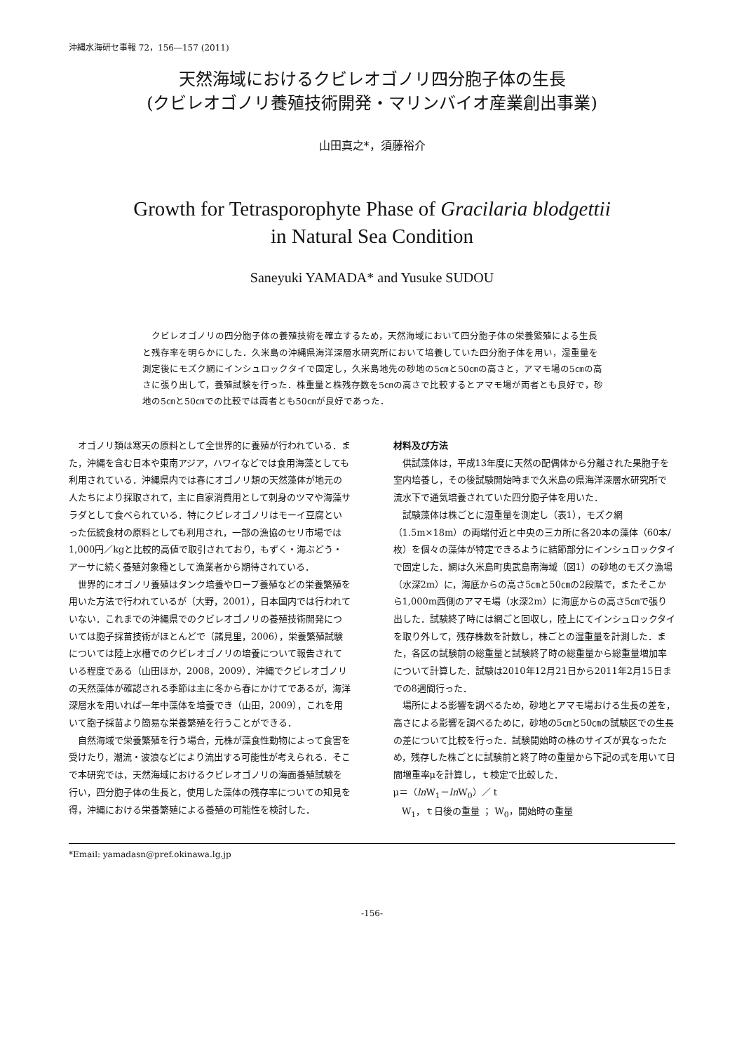沖縄水海研セ事報 72，156―157 (2011)
天然海域におけるクビレオゴノリ四分胞子体の生長
(クビレオゴノリ養殖技術開発・マリンバイオ産業創出事業)
山田真之*，須藤裕介
Growth for Tetrasporophyte Phase of Gracilaria blodgettii
in Natural Sea Condition
Saneyuki YAMADA* and Yusuke SUDOU
クビレオゴノリの四分胞子体の養殖技術を確立するため，天然海域において四分胞子体の栄養繁殖による生長と残存率を明らかにした．久米島の沖縄県海洋深層水研究所において培養していた四分胞子体を用い，湿重量を測定後にモズク網にインシュロックタイで固定し，久米島地先の砂地の5㎝と50㎝の高さと，アマモ場の5㎝の高さに張り出して，養殖試験を行った．株重量と株残存数を5㎝の高さで比較するとアマモ場が両者とも良好で，砂地の5㎝と50㎝での比較では両者とも50㎝が良好であった．
オゴノリ類は寒天の原料として全世界的に養殖が行われている．また，沖縄を含む日本や東南アジア，ハワイなどでは食用海藻としても利用されている．沖縄県内では春にオゴノリ類の天然藻体が地元の人たちにより採取されて，主に自家消費用として刺身のツマや海藻サラダとして食べられている．特にクビレオゴノリはモーイ豆腐といった伝統食材の原料としても利用され，一部の漁協のセリ市場では1,000円／kgと比較的高値で取引されており，もずく・海ぶどう・アーサに続く養殖対象種として漁業者から期待されている．
世界的にオゴノリ養殖はタンク培養やロープ養殖などの栄養繁殖を用いた方法で行われているが（大野，2001），日本国内では行われていない．これまでの沖縄県でのクビレオゴノリの養殖技術開発については胞子採苗技術がほとんどで（諸見里，2006），栄養繁殖試験については陸上水槽でのクビレオゴノリの培養について報告されている程度である（山田ほか，2008，2009）．沖縄でクビレオゴノリの天然藻体が確認される季節は主に冬から春にかけてであるが，海洋深層水を用いれば一年中藻体を培養でき（山田，2009），これを用いて胞子採苗より簡易な栄養繁殖を行うことができる．
自然海域で栄養繁殖を行う場合，元株が藻食性動物によって食害を受けたり，潮流・波浪などにより流出する可能性が考えられる．そこで本研究では，天然海域におけるクビレオゴノリの海面養殖試験を行い，四分胞子体の生長と，使用した藻体の残存率についての知見を得，沖縄における栄養繁殖による養殖の可能性を検討した．
材料及び方法
供試藻体は，平成13年度に天然の配偶体から分離された果胞子を室内培養し，その後試験開始時まで久米島の県海洋深層水研究所で流水下で通気培養されていた四分胞子体を用いた．
試験藻体は株ごとに湿重量を測定し（表1），モズク網（1.5m×18m）の両端付近と中央の三カ所に各20本の藻体（60本/枚）を個々の藻体が特定できるように結節部分にインシュロックタイで固定した．網は久米島町奥武島南海域（図1）の砂地のモズク漁場（水深2m）に，海底からの高さ5㎝と50㎝の2段階で，またそこから1,000m西側のアマモ場（水深2m）に海底からの高さ5㎝で張り出した．試験終了時には網ごと回収し，陸上にてインシュロックタイを取り外して，残存株数を計数し，株ごとの湿重量を計測した．また，各区の試験前の総重量と試験終了時の総重量から総重量増加率について計算した．試験は2010年12月21日から2011年2月15日までの8週間行った．
場所による影響を調べるため，砂地とアマモ場おける生長の差を，高さによる影響を調べるために，砂地の5㎝と50㎝の試験区での生長の差について比較を行った．試験開始時の株のサイズが異なったため，残存した株ごとに試験前と終了時の重量から下記の式を用いて日間増重率μを計算し，ｔ検定で比較した．
μ＝（ln W<sub>1</sub>－ln W<sub>0</sub>）／ t
W<sub>1</sub>，ｔ日後の重量 ； W<sub>0</sub>，開始時の重量
*Email: yamadasn@pref.okinawa.lg.jp
-156-